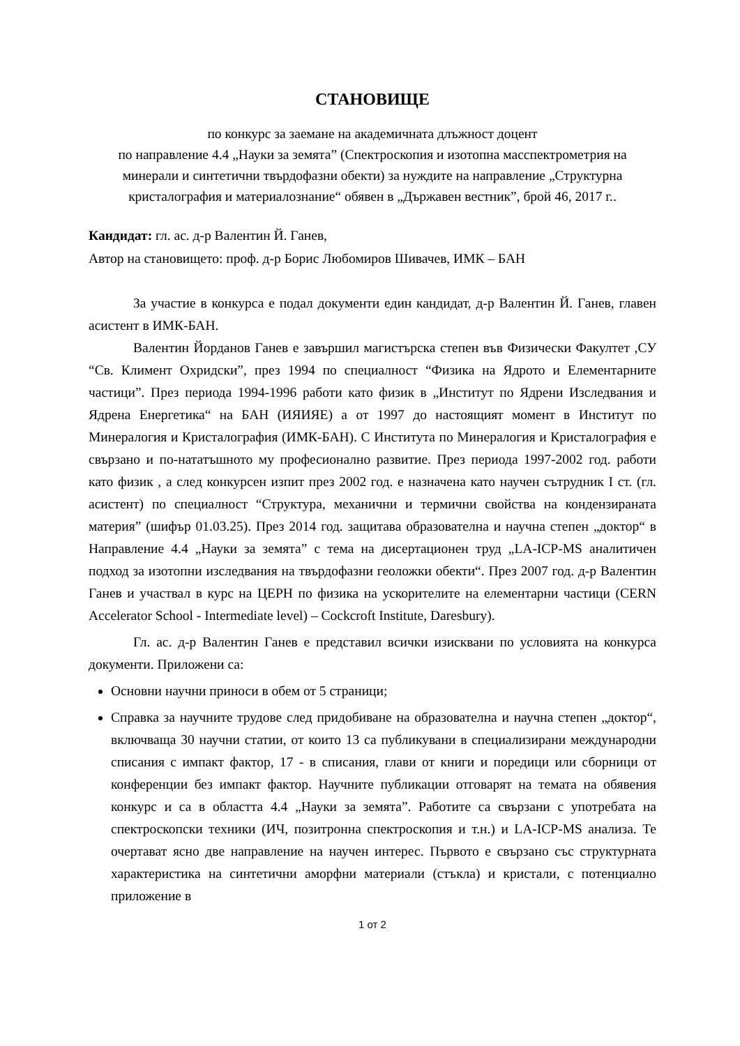СТАНОВИЩЕ
по конкурс за заемане на академичната длъжност доцент
по направление 4.4 „Науки за земята” (Спектроскопия и изотопна масспектрометрия на минерали и синтетични твърдофазни обекти) за нуждите на направление „Структурна кристалография и материалознание“ обявен в „Държавен вестник”, брой 46, 2017 г..
Кандидат: гл. ас. д-р Валентин Й. Ганев,
Автор на становището: проф. д-р Борис Любомиров Шивачев, ИМК – БАН
За участие в конкурса е подал документи един кандидат, д-р Валентин Й. Ганев, главен асистент в ИМК-БАН.
Валентин Йорданов Ганев е завършил магистърска степен във Физически Факултет ,СУ “Св. Климент Охридски”, през 1994 по специалност “Физика на Ядрото и Елементарните частици”. През периода 1994-1996 работи като физик в „Институт по Ядрени Изследвания и Ядрена Енергетика“ на БАН (ИЯИЯЕ) а от 1997 до настоящият момент в Институт по Минералогия и Кристалография (ИМК-БАН). С Института по Минералогия и Кристалография е свързано и по-нататъшното му професионално развитие. През периода 1997-2002 год. работи като физик , а след конкурсен изпит през 2002 год. е назначена като научен сътрудник I ст. (гл. асистент) по специалност “Структура, механични и термични свойства на кондензираната материя” (шифър 01.03.25). През 2014 год. защитава образователна и научна степен „доктор“ в Направление 4.4 „Науки за земята” с тема на дисертационен труд „LA-ICP-MS аналитичен подход за изотопни изследвания на твърдофазни геоложки обекти“. През 2007 год. д-р Валентин Ганев и участвал в курс на ЦЕРН по физика на ускорителите на елементарни частици (CERN Accelerator School - Intermediate level) – Cockcroft Institute, Daresbury).
Гл. ас. д-р Валентин Ганев е представил всички изисквани по условията на конкурса документи. Приложени са:
Основни научни приноси в обем от 5 страници;
Справка за научните трудове след придобиване на образователна и научна степен „доктор“, включваща 30 научни статии, от които 13 са публикувани в специализирани международни списания с импакт фактор, 17 - в списания, глави от книги и поредици или сборници от конференции без импакт фактор. Научните публикации отговарят на темата на обявения конкурс и са в областта 4.4 „Науки за земята”. Работите са свързани с употребата на спектроскопски техники (ИЧ, позитронна спектроскопия и т.н.) и LA-ICP-MS анализа. Те очертават ясно две направление на научен интерес. Първото е свързано със структурната характеристика на синтетични аморфни материали (стъкла) и кристали, с потенциално приложение в
1 от 2